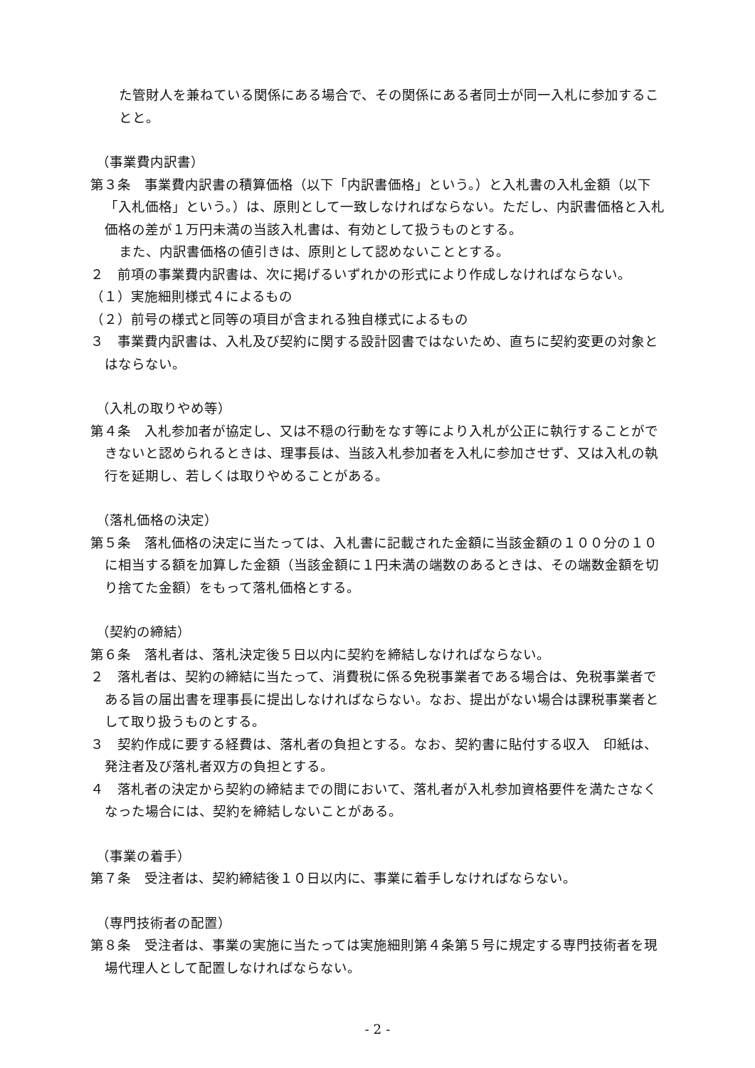た管財人を兼ねている関係にある場合で、その関係にある者同士が同一入札に参加することと。
（事業費内訳書）
第３条　事業費内訳書の積算価格（以下「内訳書価格」という。）と入札書の入札金額（以下「入札価格」という。）は、原則として一致しなければならない。ただし、内訳書価格と入札価格の差が１万円未満の当該入札書は、有効として扱うものとする。
また、内訳書価格の値引きは、原則として認めないこととする。
２　前項の事業費内訳書は、次に掲げるいずれかの形式により作成しなければならない。
（１）実施細則様式４によるもの
（２）前号の様式と同等の項目が含まれる独自様式によるもの
３　事業費内訳書は、入札及び契約に関する設計図書ではないため、直ちに契約変更の対象とはならない。
（入札の取りやめ等）
第４条　入札参加者が協定し、又は不穏の行動をなす等により入札が公正に執行することができないと認められるときは、理事長は、当該入札参加者を入札に参加させず、又は入札の執行を延期し、若しくは取りやめることがある。
（落札価格の決定）
第５条　落札価格の決定に当たっては、入札書に記載された金額に当該金額の１００分の１０に相当する額を加算した金額（当該金額に１円未満の端数のあるときは、その端数金額を切り捨てた金額）をもって落札価格とする。
（契約の締結）
第６条　落札者は、落札決定後５日以内に契約を締結しなければならない。
２　落札者は、契約の締結に当たって、消費税に係る免税事業者である場合は、免税事業者である旨の届出書を理事長に提出しなければならない。なお、提出がない場合は課税事業者として取り扱うものとする。
３　契約作成に要する経費は、落札者の負担とする。なお、契約書に貼付する収入　印紙は、発注者及び落札者双方の負担とする。
４　落札者の決定から契約の締結までの間において、落札者が入札参加資格要件を満たさなくなった場合には、契約を締結しないことがある。
（事業の着手）
第７条　受注者は、契約締結後１０日以内に、事業に着手しなければならない。
（専門技術者の配置）
第８条　受注者は、事業の実施に当たっては実施細則第４条第５号に規定する専門技術者を現場代理人として配置しなければならない。
- 2 -